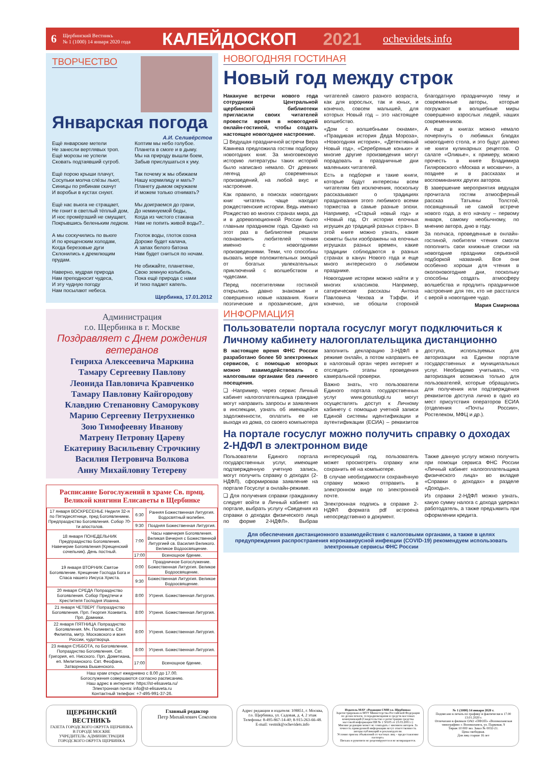6 Щербинский Вестникъ
№ 1 (1000) 14 января 2020 года КАЛЕЙДОСКОП 2021 ochevidets.info
ТВОРЧЕСТВО
Январская погода
А.И. Селивёрстов
Ещё январские метели Не занесли вертлявых троп. Ещё морозы не успели Сковать подтаявший сугроб. Ещё порою крыши плачут, Сосульки молча слёзы льют, Синицы по рябинам скачут И воробьи в кустах снуют. Ещё нас вьюга не стращает, Не гонит в светлый тёплый дом, И нос промёрзший не смущает, Покрывшись беленьким ледком. А мы соскучились по вьюге И по крещенским холодам, Когда березовые дуги Склонились к дремлющим прудам. Наверно, мудрая природа Нам преподносит чудеса, И эту чудную погоду Нам посылают небеса.
Коптим мы небо голубое. Планета в смоге и в дыму. Мы на природу вышли боем, Забыв прислушаться к уму. Так почему ж мы обижаем Нашу кормилицу и мать? Планету дымом окружаем И можем только отнимать? Мы доиграемся до грани, До неминуемой беды, Когда из чистого стакана Нам не попить живой воды?.. Глоток воды, глоток озона Дороже будет калача, А запах белого батона Нам будет сниться по ночам. Не обижайте, планетяне, Свою земную колыбель, Пока ещё природа с нами И тихо падает капель.
Щербинка, 17.01.2012
Администрация
г.о. Щербинка в г. Москве
Поздравляет с Днем рождения ветеранов
Генриха Алексеевича Маркина
Тамару Сергеевну Павлову
Леонида Павловича Кравченко
Тамару Павловну Кайгородову
Клавдию Степановну Саморукову
Марию Сергеевну Петрухненко
Зою Тимофеевну Иванову
Матрену Петровну Цареву
Екатерину Васильевну Строчкину
Василия Петровича Волкова
Анну Михайловну Тетереву
Расписание Богослужений в храме Св. прмц. Великой княгини Елисаветы в Щербинке
| 17 января ВОСКРЕСЕНЬЕ Неделя 32-я по Пятидесятнице, пред Богоявлением. Предпразднство Богоявления. Собор 70-ти апостолов. | 6:30 | Ранняя Божественная Литургия. Водосвятный молебен. |
| | 9:30 | Поздняя Божественная Литургия. |
| 18 января ПОНЕДЕЛЬНИК Предпразднство Богоявления. Навечерие Богоявления (Крещенский сочельник). День постный. | 7:00 | Часы навечерия Богоявления. Великая Вечерня с Божественной Литургией св. Василия Великого. Великое Водоосвящение. |
| | 17:00 | Всенощное бдение. |
| 19 января ВТОРНИК Святое Богоявление. Крещение Господа Бога и Спаса нашего Иисуса Христа. | 0:00 | Праздничное Богослужение. Божественная Литургия. Великое Водоосвящение. |
| | 9:30 | Божественная Литургия. Великое Водоосвящение. |
| 20 января СРЕДА Попразднство Богоявления. Собор Предтечи и Крестителя Господня Иоанна. | 8:00 | Утреня. Божественная Литургия. |
| 21 января ЧЕТВЕРГ Попразднство Богоявления. Прп. Георгия Хозевита. Прп. Домники. | 8:00 | Утреня. Божественная Литургия. |
| 22 января ПЯТНИЦА Попразднство Богоявления. Мч. Полиевкта. Свт. Филиппа, митр. Московского и всея России, чудотворца. | 8:00 | Утреня. Божественная Литургия. |
| 23 января СУББОТА, по Богоявлении. Попразднство Богоявления. Свт. Григория, еп. Нисского. Прп. Доме­тиана, еп. Мелитинского. Свт. Феофана, Затворника Вышенского. | 8:00 | Утреня. Божественная Литургия. |
| | 17:00 | Всенощное бдение. |
| Наш храм открыт ежедневно с 8.00 до 17.00. Богослужения совершаются согласно расписанию. Наш адрес в интернете: https://st-elisaveta.ru/ Электронная почта: info@st-elisaveta.ru Контактный телефон: +7-495-991-37-26. | | |
НОВОГОДНЯЯ ГОСТИНАЯ
Новый год между строк
Накануне встречи нового года сотрудники Центральной щербинской библиотеки пригласили своих читателей провести время в новогодней онлайн-гостиной, чтобы создать настоящее новогоднее настроение.
❑ Ведущая праздничной встречи Вера Камнева предложила гостям подборку новогодних книг. За многовековую историю литературы таких историй было написано немало. От древних легенд до современных произведений, на любой вкус и настроение.
Как правило, в поисках новогодних книг читатель чаще находит рождественские истории. Ведь именно Рождество во многих странах мира, да и в дореволюционной России было главным праздником года. Однако на этот раз в библиотеке решили познакомить любителей чтения именно с новогодними произведениями. Теми, что способны вызвать море положительных эмоций от богатых увлекательных приключений с волшебством и чудесами.
Перед посетителями гостиной открылись давно знакомые и совершенно новые названия. Книги поэтические и прозаические, для читателей самого разного возраста, как для взрослых, так и юных, и конечно, совсем малышей, для которых Новый год – это настоящее волшебство.
«Дом с волшебными окнами», «Правдивая история Деда Мороза», «Новогодняя история», «Детективный Новый год», «Серебряные коньки» и многие другие произведения могут порадовать в праздничные дни маленьких читателей.
Есть в подборке и такие книги, которые будут интересны всем читателям без исключения, поскольку рассказывают о традициях празднования этого любимого всеми торжества в самые разные эпохи. Например, «Старый новый год» и «Новый год. От истории елочных игрушек до традиций разных стран». В этой книге можно узнать, какие сюжеты были изображены на елочных игрушках разных времен, какие традиции соблюдаются в разных странах в канун Нового года и еще много интересного о любимом празднике.
Новогодние истории можно найти и у многих классиков. Например, сатирические рассказы Антона Павловича Чехова и Тэффи. И конечно, не обошли стороной благодатную праздничную тему и современные авторы, которые погружают в волшебные миры совершенно взрослых людей, наших современников.
А еще в книгах можно немало почерпнуть о любимых блюдах новогоднего стола, и это будут далеко не книги кулинарных рецептов. О салате «Оливье», к примеру, можно прочесть в книге Владимира Гиляровского «Москва и москвичи», а позднее и в рассказах и воспоминаниях других авторов.
В завершение мероприятия ведущая прочитала гостям атмосферный рассказ Татьяны Толстой, посвященный не самой встрече нового года, а его началу – первому января, самому необычному, по мнению автора, дню в году.
За полчаса, проведенные в онлайн-гостиной, любители чтения смогли пополнить свои книжные списки на новогодние праздники серьезной подборкой названий. Все они особенно хороши для чтения в околоновогодние дни, поскольку способны создать атмосферу волшебства и продлить праздничное настроение для тех, кто не расстался с верой в новогоднее чудо.
Мария Смирнова
ИНФОРМАЦИЯ
Пользователи портала госуслуг могут подключиться к Личному кабинету налогоплательщика дистанционно
В настоящее время ФНС России разработано более 50 электронных сервисов, с помощью которых можно взаимодействовать с налоговыми органами без личного посещения.
❑ -Например, через сервис Личный кабинет налогоплательщика граждане могут направить запросы и заявления в инспекции, узнать об имеющейся задолженности, оплатить ее не выходя из дома, со своего компьютера заполнить декларацию 3-НДФЛ в режиме онлайн, а потом направить ее в налоговый орган через интернет и отследить этапы проведения камеральной проверки.
Важно знать, что пользователи Единого портала государственных услуг www.gosuslugi.ru могут осуществлять доступ к Личному кабинету с помощью учетной записи Единой системы идентификации и аутентификации (ЕСИА) – реквизитов доступа, используемых для авторизации на Едином портале государственных и муниципальных услуг. Необходимо учитывать, что авторизация возможна только для пользователей, которые обращались для получения или подтверждения реквизитов доступа лично в одно из мест присутствия операторов ЕСИА (отделения «Почты России», Ростелеком, МФЦ и др.).
На портале госуслуг можно получить справку о доходах 2-НДФЛ в электронном виде
Пользователи Единого портала государственных услуг, имеющие подтвержденную учетную запись, могут получить справку о доходах (2-НДФЛ), сформировав заявление на портале Госуслуг в онлайн-режиме.
❑ Для получения справки гражданину следует войти в Личный кабинет на портале, выбрать услугу «Сведения из справки о доходах физического лица по форме 2-НДФЛ». Выбрав интересующий год, пользователь может просмотреть справку или сохранить её на компьютере.
В случае необходимости сохранённую справку можно отправить в электронном виде по электронной почте.
Электронная подпись в справке 2-НДФЛ формата pdf встроена непосредственно в документ.
Также данную услугу можно получить при помощи сервиса ФНС России «Личный кабинет налогоплательщика физического лица» во вкладке «Справки о доходах» в разделе «Доходы».
Из справки 2-НДФЛ можно узнать, какую сумму налога с дохода удержал работодатель, а также предъявить при оформлении кредита.
Для обеспечения дистанционного взаимодействия с налоговыми органами, а также в целях предупреждения распространения коронавирусной инфекции (COVID-19) рекомендуем использовать электронные сервисы ФНС России
ЩЕРБИНСКИЙ ВЕСТНИКЪ
ГАЗЕТА ГОРОДСКОГО ОКРУГА ЩЕРБИНКА В ГОРОДЕ МОСКВЕ
УЧРЕДИТЕЛЬ: АДМИНИСТРАЦИЯ ГОРОДСКОГО ОКРУГА ЩЕРБИНКА
Главный редактор
Петр Михайлович Соколов
Адрес редакции и издателя: 108851, г. Москва, г.о. Щербинка, ул. Садовая, д. 4, 2 этаж
Телефоны: 8-495-867-14-40; 8-915-263-66-48.
E-mail: vestnik@ochevidets.info
Издатель МАУ «Редакция СМИ г.о. Щербинка»
Зарегистрирована в МТУ Министерства Российской Федерации по делам печати, телерадиовещания и средств массовых коммуникаций (Свидетельство о регистрации средства массовой информации ПИ № 1 50105 от 23.03.2001 г.)
Мнение редакции может не совпадать с мнением авторов. За точность приведенной информации несут ответственность авторы публикаций и рекламодатели.
Условие приема объявлений от частных лиц – предоставление паспорта.
Письма и рукописи не рецензируются и не возвращаются.
№ 1 (1000) 14 января 2020 г.
Подписано в печать по графику и фактически в 17.00 13.01.2020 г.
Отпечатано в филиале ОАО «ПФОП» «Волоколамская типография» г. Волоколамск, ул. Парковая, 9
Тираж 10 000 экз. Заказ № 0032-21.
Цена свободная.
Для лиц старше 16 лет